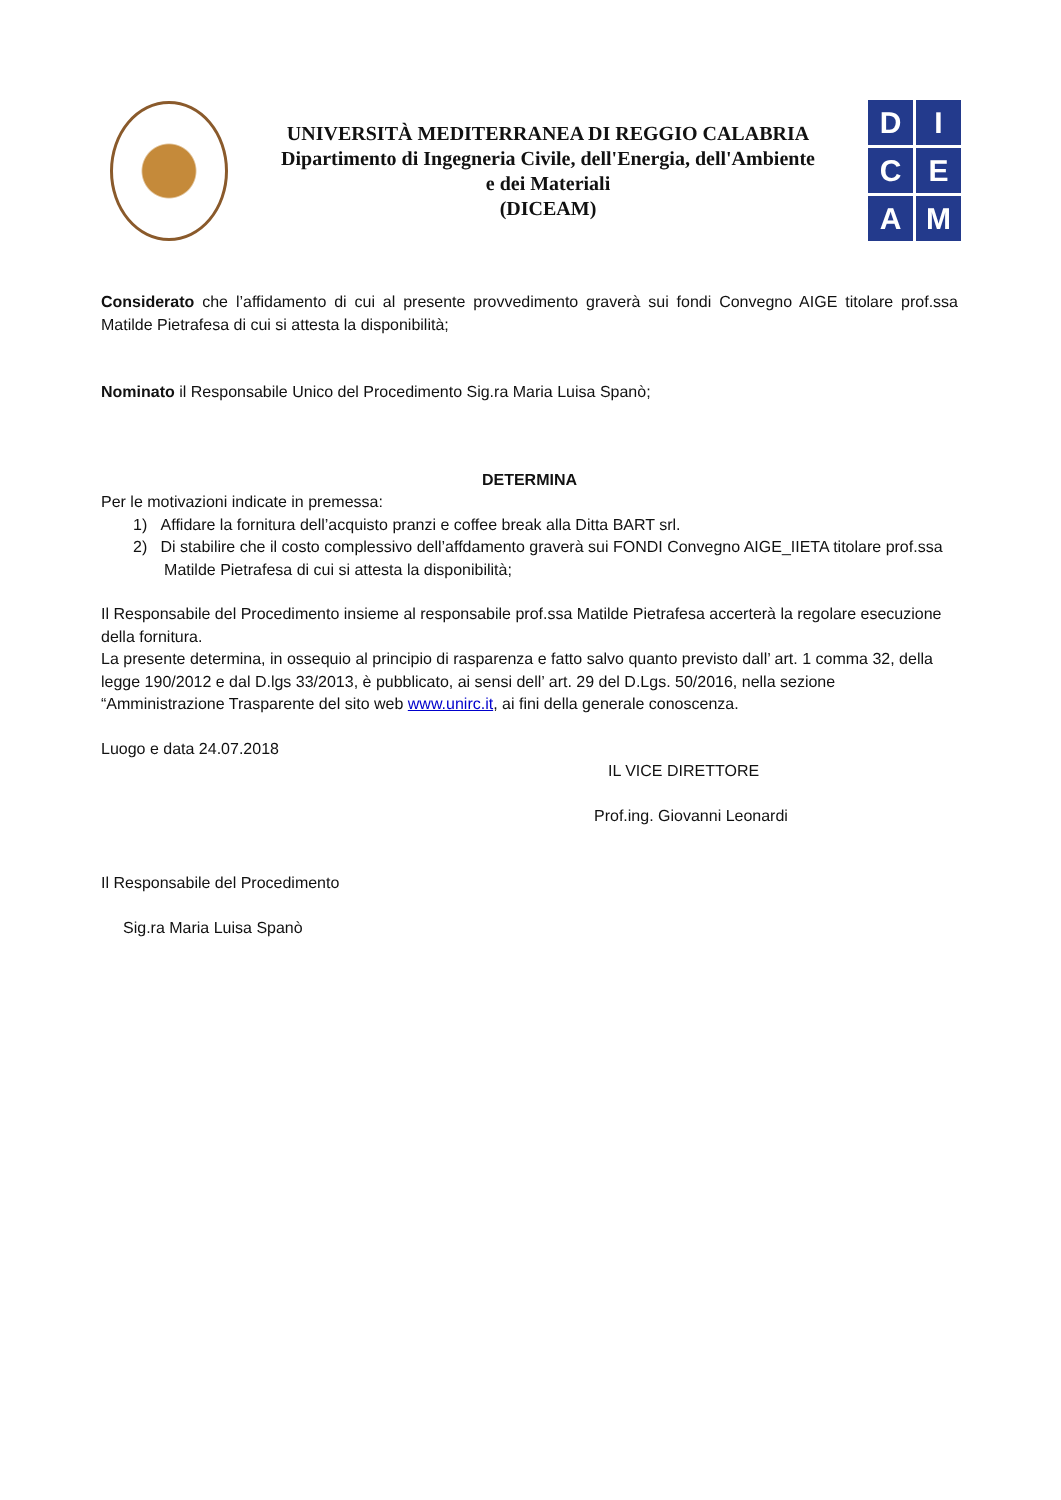UNIVERSITÀ MEDITERRANEA DI REGGIO CALABRIA
Dipartimento di Ingegneria Civile, dell'Energia, dell'Ambiente
e dei Materiali
(DICEAM)
D
I
C
E
A
M
Considerato che l’affidamento di cui al presente provvedimento graverà sui fondi Convegno AIGE titolare prof.ssa Matilde Pietrafesa di cui si attesta la disponibilità;
Nominato il Responsabile Unico del Procedimento Sig.ra Maria Luisa Spanò;
DETERMINA
Per le motivazioni indicate in premessa:
1) Affidare la fornitura dell’acquisto pranzi e coffee break alla Ditta BART srl.
2) Di stabilire che il costo complessivo dell’affdamento graverà sui FONDI Convegno AIGE_IIETA titolare prof.ssa
Matilde Pietrafesa di cui si attesta la disponibilità;
Il Responsabile del Procedimento insieme al responsabile prof.ssa Matilde Pietrafesa accerterà la regolare esecuzione della fornitura.
La presente determina, in ossequio al principio di rasparenza e fatto salvo quanto previsto dall’ art. 1 comma 32, della legge 190/2012 e dal D.lgs 33/2013, è pubblicato, ai sensi dell’ art. 29 del D.Lgs. 50/2016, nella sezione “Amministrazione Trasparente del sito web www.unirc.it, ai fini della generale conoscenza.
Luogo e data 24.07.2018
IL VICE DIRETTORE
Prof.ing. Giovanni Leonardi
Il Responsabile del Procedimento
Sig.ra Maria Luisa Spanò